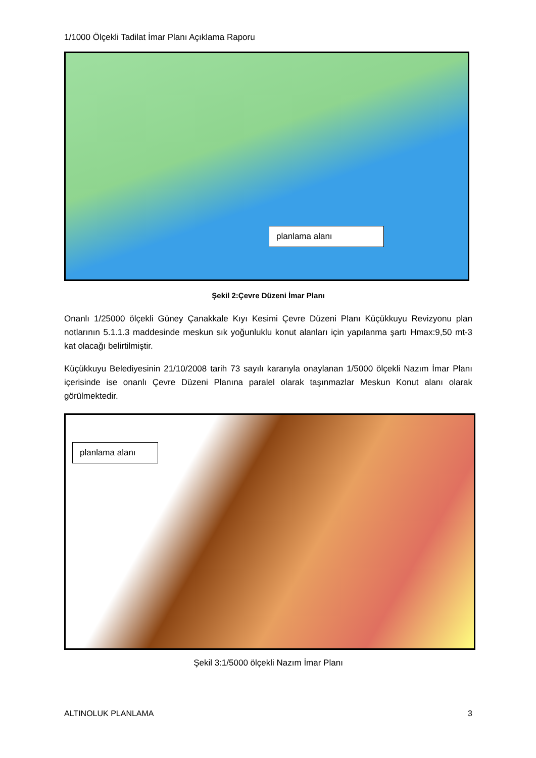1/1000 Ölçekli Tadilat İmar Planı Açıklama Raporu
planlama alanı
Şekil 2:Çevre Düzeni İmar Planı
Onanlı 1/25000 ölçekli Güney Çanakkale Kıyı Kesimi Çevre Düzeni Planı Küçükkuyu Revizyonu plan notlarının 5.1.1.3 maddesinde meskun sık yoğunluklu konut alanları için yapılanma şartı Hmax:9,50 mt-3 kat olacağı belirtilmiştir.
Küçükkuyu Belediyesinin 21/10/2008 tarih 73 sayılı kararıyla onaylanan 1/5000 ölçekli Nazım İmar Planı içerisinde ise onanlı Çevre Düzeni Planına paralel olarak taşınmazlar Meskun Konut alanı olarak görülmektedir.
planlama alanı
Şekil 3:1/5000 ölçekli Nazım İmar Planı
ALTINOLUK PLANLAMA 3